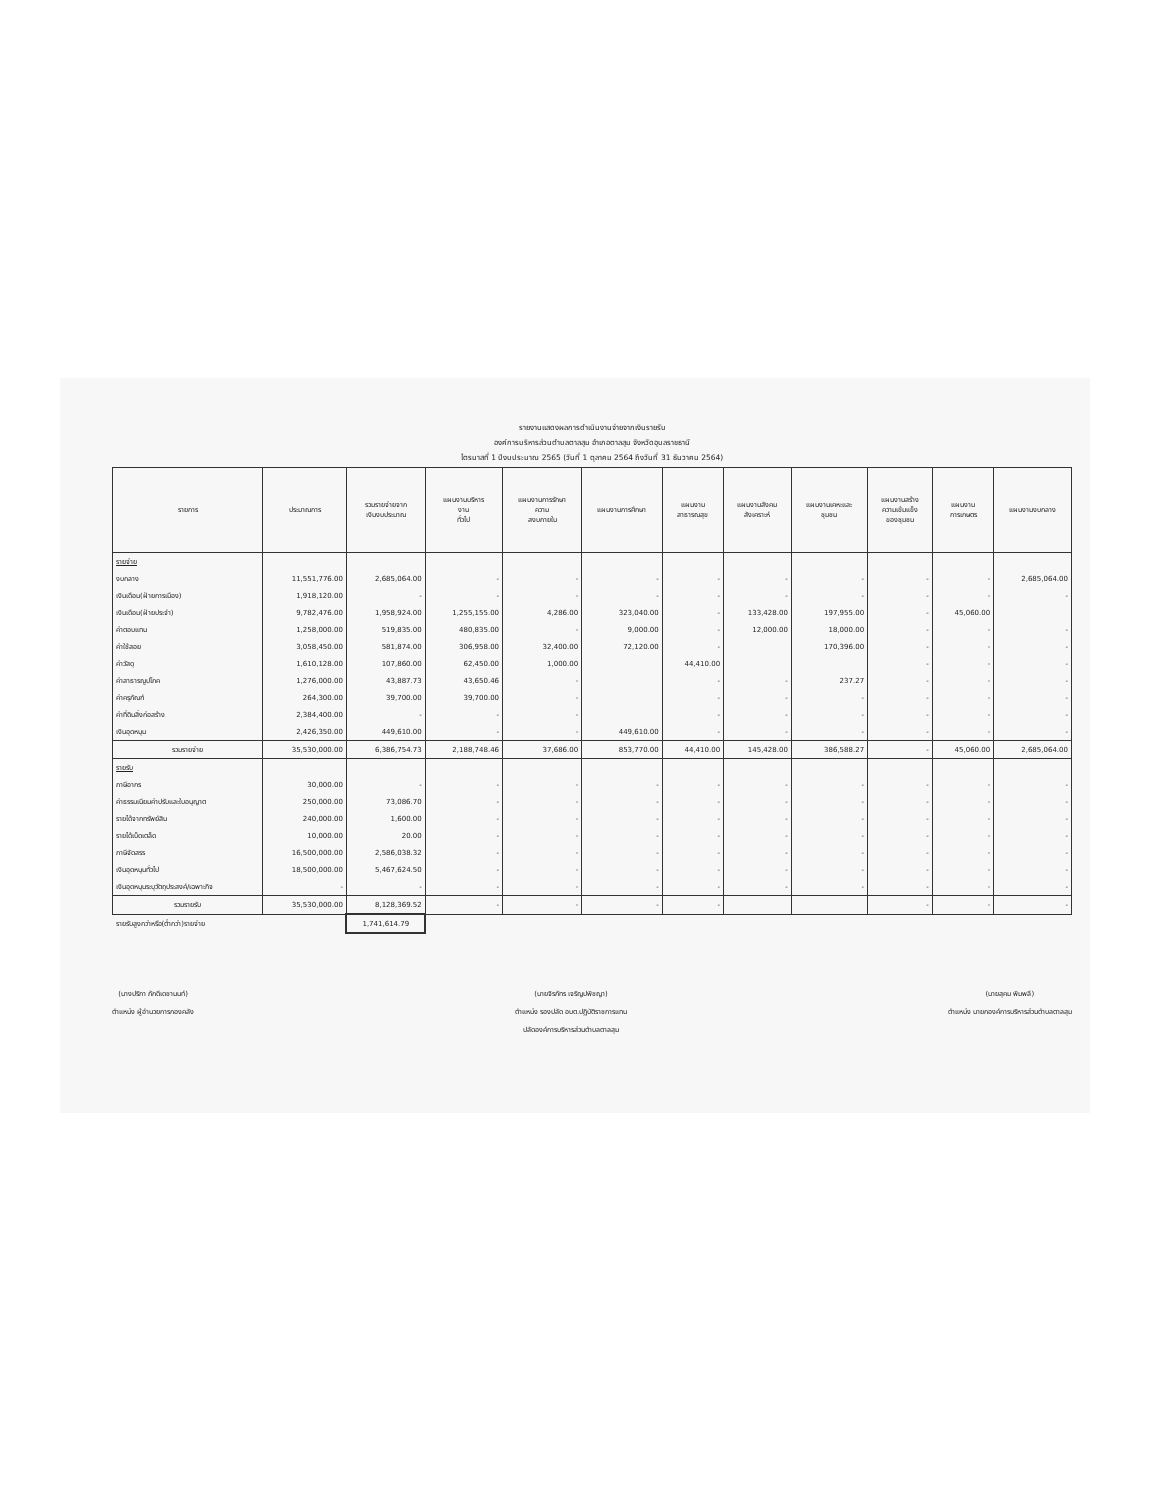รายงานแสดงผลการดำเนินงานจ่ายจากเงินรายรับ
องค์การบริหารส่วนตำบลตาลสุม อำเภอตาลสุม จังหวัดอุบลราชธานี
ไตรมาสที่ 1 ปีงบประมาณ 2565 (วันที่ 1 ตุลาคม 2564 ถึงวันที่ 31 ธันวาคม 2564)
| รายการ | ประมาณการ | รวมรายจ่ายจาก เงินงบประมาณ | แผนงานบริหาร งาน ทั่วไป | แผนงานการรักษา ความ สงบภายใน | แผนงานการศึกษา | แผนงาน สาธารณสุข | แผนงานสังคม สังเคราะห์ | แผนงานเคหะและ ชุมชน | แผนงานสร้าง ความเข้มแข็ง ของชุมชน | แผนงาน การเกษตร | แผนงานงบกลาง |
| --- | --- | --- | --- | --- | --- | --- | --- | --- | --- | --- | --- |
| รายจ่าย | | | | | | | | | | | |
| งบกลาง | 11,551,776.00 | 2,685,064.00 | - | - | - | - | - | - | - | - | 2,685,064.00 |
| เงินเดือน(ฝ่ายการเมือง) | 1,918,120.00 | - | - | - | - | - | - | - | - | - | - |
| เงินเดือน(ฝ่ายประจำ) | 9,782,476.00 | 1,958,924.00 | 1,255,155.00 | 4,286.00 | 323,040.00 | - | 133,428.00 | 197,955.00 | - | 45,060.00 | |
| ค่าตอบแทน | 1,258,000.00 | 519,835.00 | 480,835.00 | - | 9,000.00 | - | 12,000.00 | 18,000.00 | - | - | - |
| ค่าใช้สอย | 3,058,450.00 | 581,874.00 | 306,958.00 | 32,400.00 | 72,120.00 | - | | 170,396.00 | - | - | - |
| ค่าวัสดุ | 1,610,128.00 | 107,860.00 | 62,450.00 | 1,000.00 | | 44,410.00 | | | - | - | - |
| ค่าสาธารณูปโภค | 1,276,000.00 | 43,887.73 | 43,650.46 | - | | - | - | 237.27 | - | - | - |
| ค่าครุภัณฑ์ | 264,300.00 | 39,700.00 | 39,700.00 | - | | - | - | - | - | - | - |
| ค่าที่ดินสิ่งก่อสร้าง | 2,384,400.00 | - | - | - | | - | - | - | - | - | - |
| เงินอุดหนุน | 2,426,350.00 | 449,610.00 | - | - | 449,610.00 | - | - | - | - | - | - |
| รวมรายจ่าย | 35,530,000.00 | 6,386,754.73 | 2,188,748.46 | 37,686.00 | 853,770.00 | 44,410.00 | 145,428.00 | 386,588.27 | - | 45,060.00 | 2,685,064.00 |
| รายรับ | | | | | | | | | | | |
| ภาษีอากร | 30,000.00 | - | - | - | - | - | - | - | - | - | - |
| ค่าธรรมเนียมค่าปรับและใบอนุญาต | 250,000.00 | 73,086.70 | - | - | - | - | - | - | - | - | - |
| รายได้จากทรัพย์สิน | 240,000.00 | 1,600.00 | - | - | - | - | - | - | - | - | - |
| รายได้เบ็ดเตล็ด | 10,000.00 | 20.00 | - | - | - | - | - | - | - | - | - |
| ภาษีจัดสรร | 16,500,000.00 | 2,586,038.32 | - | - | - | - | - | - | - | - | - |
| เงินอุดหนุนทั่วไป | 18,500,000.00 | 5,467,624.50 | - | - | - | - | - | - | - | - | - |
| เงินอุดหนุนระบุวัตถุประสงค์/เฉพาะกิจ | - | - | - | - | - | - | - | - | - | - | - |
| รวมรายรับ | 35,530,000.00 | 8,128,369.52 | - | - | - | - | | | - | - | - |
| รายรับสูงกว่าหรือ(ต่ำกว่า)รายจ่าย | | 1,741,614.79 | | | | | | | | | |
(นางปริภา ภักดีเดชานนท์)
ตำแหน่ง ผู้อำนวยการกองคลัง
(นายจิรภัทร เจริญปพิชญา)
ตำแหน่ง รองปลัด อบต.ปฏิบัติราชการแทน
ปลัดองค์การบริหารส่วนตำบลตาลสุม
(นายสุคม พิมพลี)
ตำแหน่ง นายกองค์การบริหารส่วนตำบลตาลสุม